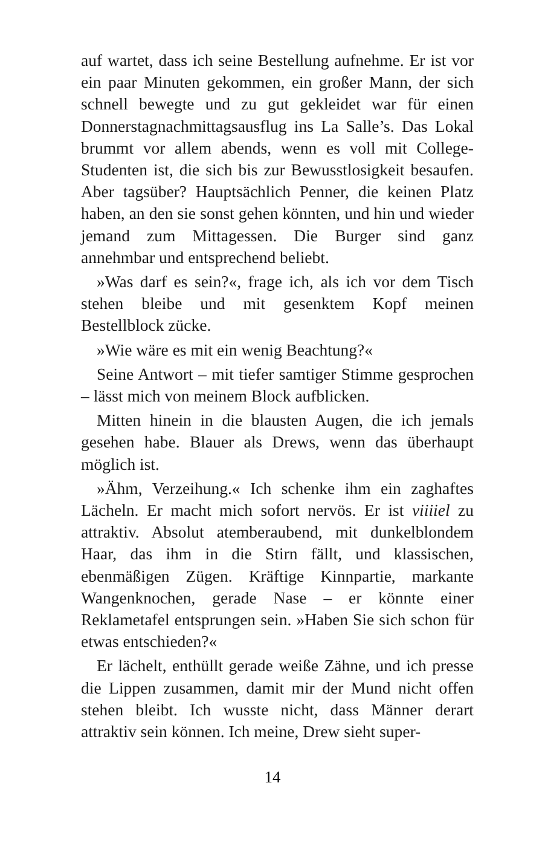auf wartet, dass ich seine Bestellung aufnehme. Er ist vor ein paar Minuten gekommen, ein großer Mann, der sich schnell bewegte und zu gut gekleidet war für einen Donnerstagnachmittagsausflug ins La Salle’s. Das Lokal brummt vor allem abends, wenn es voll mit College-Studenten ist, die sich bis zur Bewusstlosigkeit besaufen. Aber tagsüber? Hauptsächlich Penner, die keinen Platz haben, an den sie sonst gehen könnten, und hin und wieder jemand zum Mittagessen. Die Burger sind ganz annehmbar und entsprechend beliebt.
»Was darf es sein?«, frage ich, als ich vor dem Tisch stehen bleibe und mit gesenktem Kopf meinen Bestellblock zücke.
»Wie wäre es mit ein wenig Beachtung?«
Seine Antwort – mit tiefer samtiger Stimme gesprochen – lässt mich von meinem Block aufblicken.
Mitten hinein in die blausten Augen, die ich jemals gesehen habe. Blauer als Drews, wenn das überhaupt möglich ist.
»Ähm, Verzeihung.« Ich schenke ihm ein zaghaftes Lächeln. Er macht mich sofort nervös. Er ist viiiiel zu attraktiv. Absolut atemberaubend, mit dunkelblondem Haar, das ihm in die Stirn fällt, und klassischen, ebenmäßigen Zügen. Kräftige Kinnpartie, markante Wangenknochen, gerade Nase – er könnte einer Reklametafel entsprungen sein. »Haben Sie sich schon für etwas entschieden?«
Er lächelt, enthüllt gerade weiße Zähne, und ich presse die Lippen zusammen, damit mir der Mund nicht offen stehen bleibt. Ich wusste nicht, dass Männer derart attraktiv sein können. Ich meine, Drew sieht super-
14